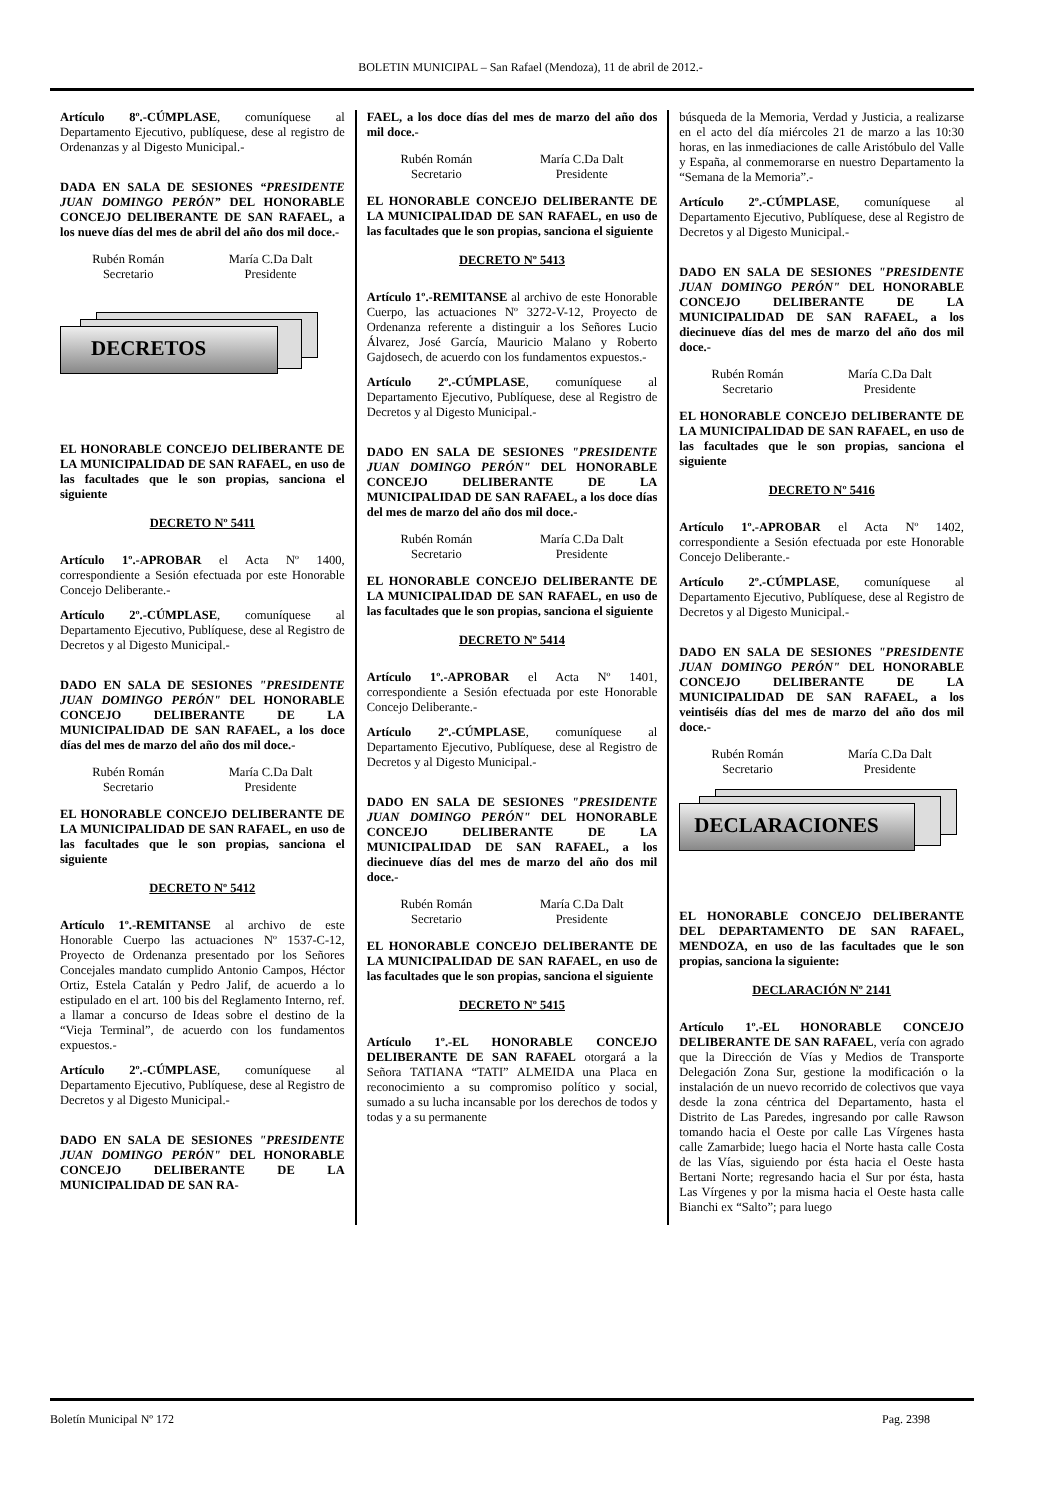BOLETIN MUNICIPAL – San Rafael (Mendoza), 11 de abril de 2012.-
Artículo 8º.-CÚMPLASE, comuníquese al Departamento Ejecutivo, publíquese, dese al registro de Ordenanzas y al Digesto Municipal.-
DADA EN SALA DE SESIONES “PRESIDENTE JUAN DOMINGO PERÓN” DEL HONORABLE CONCEJO DELIBERANTE DE SAN RAFAEL, a los nueve días del mes de abril del año dos mil doce.-
Rubén Román
Secretario
María C.Da Dalt
Presidente
DECRETOS
EL HONORABLE CONCEJO DELIBERANTE DE LA MUNICIPALIDAD DE SAN RAFAEL, en uso de las facultades que le son propias, sanciona el siguiente
DECRETO Nº 5411
Artículo 1º.-APROBAR el Acta Nº 1400, correspondiente a Sesión efectuada por este Honorable Concejo Deliberante.-
Artículo 2º.-CÚMPLASE, comuníquese al Departamento Ejecutivo, Publíquese, dese al Registro de Decretos y al Digesto Municipal.-
DADO EN SALA DE SESIONES "PRESIDENTE JUAN DOMINGO PERÓN" DEL HONORABLE CONCEJO DELIBERANTE DE LA MUNICIPALIDAD DE SAN RAFAEL, a los doce días del mes de marzo del año dos mil doce.-
Rubén Román
Secretario
María C.Da Dalt
Presidente
EL HONORABLE CONCEJO DELIBERANTE DE LA MUNICIPALIDAD DE SAN RAFAEL, en uso de las facultades que le son propias, sanciona el siguiente
DECRETO Nº 5412
Artículo 1º.-REMITANSE al archivo de este Honorable Cuerpo las actuaciones Nº 1537-C-12, Proyecto de Ordenanza presentado por los Señores Concejales mandato cumplido Antonio Campos, Héctor Ortiz, Estela Catalán y Pedro Jalif, de acuerdo a lo estipulado en el art. 100 bis del Reglamento Interno, ref. a llamar a concurso de Ideas sobre el destino de la “Vieja Terminal”, de acuerdo con los fundamentos expuestos.-
Artículo 2º.-CÚMPLASE, comuníquese al Departamento Ejecutivo, Publíquese, dese al Registro de Decretos y al Digesto Municipal.-
DADO EN SALA DE SESIONES "PRESIDENTE JUAN DOMINGO PERÓN" DEL HONORABLE CONCEJO DELIBERANTE DE LA MUNICIPALIDAD DE SAN RA-
FAEL, a los doce días del mes de marzo del año dos mil doce.-
Rubén Román
Secretario
María C.Da Dalt
Presidente
EL HONORABLE CONCEJO DELIBERANTE DE LA MUNICIPALIDAD DE SAN RAFAEL, en uso de las facultades que le son propias, sanciona el siguiente
DECRETO Nº 5413
Artículo 1º.-REMITANSE al archivo de este Honorable Cuerpo, las actuaciones Nº 3272-V-12, Proyecto de Ordenanza referente a distinguir a los Señores Lucio Álvarez, José García, Mauricio Malano y Roberto Gajdosech, de acuerdo con los fundamentos expuestos.-
Artículo 2º.-CÚMPLASE, comuníquese al Departamento Ejecutivo, Publíquese, dese al Registro de Decretos y al Digesto Municipal.-
DADO EN SALA DE SESIONES "PRESIDENTE JUAN DOMINGO PERÓN" DEL HONORABLE CONCEJO DELIBERANTE DE LA MUNICIPALIDAD DE SAN RAFAEL, a los doce días del mes de marzo del año dos mil doce.-
Rubén Román
Secretario
María C.Da Dalt
Presidente
EL HONORABLE CONCEJO DELIBERANTE DE LA MUNICIPALIDAD DE SAN RAFAEL, en uso de las facultades que le son propias, sanciona el siguiente
DECRETO Nº 5414
Artículo 1º.-APROBAR el Acta Nº 1401, correspondiente a Sesión efectuada por este Honorable Concejo Deliberante.-
Artículo 2º.-CÚMPLASE, comuníquese al Departamento Ejecutivo, Publíquese, dese al Registro de Decretos y al Digesto Municipal.-
DADO EN SALA DE SESIONES "PRESIDENTE JUAN DOMINGO PERÓN" DEL HONORABLE CONCEJO DELIBERANTE DE LA MUNICIPALIDAD DE SAN RAFAEL, a los diecinueve días del mes de marzo del año dos mil doce.-
Rubén Román
Secretario
María C.Da Dalt
Presidente
EL HONORABLE CONCEJO DELIBERANTE DE LA MUNICIPALIDAD DE SAN RAFAEL, en uso de las facultades que le son propias, sanciona el siguiente
DECRETO Nº 5415
Artículo 1º.-EL HONORABLE CONCEJO DELIBERANTE DE SAN RAFAEL otorgará a la Señora TATIANA “TATI” ALMEIDA una Placa en reconocimiento a su compromiso político y social, sumado a su lucha incansable por los derechos de todos y todas y a su permanente
búsqueda de la Memoria, Verdad y Justicia, a realizarse en el acto del día miércoles 21 de marzo a las 10:30 horas, en las inmediaciones de calle Aristóbulo del Valle y España, al conmemorarse en nuestro Departamento la “Semana de la Memoria”.-
Artículo 2º.-CÚMPLASE, comuníquese al Departamento Ejecutivo, Publíquese, dese al Registro de Decretos y al Digesto Municipal.-
DADO EN SALA DE SESIONES "PRESIDENTE JUAN DOMINGO PERÓN" DEL HONORABLE CONCEJO DELIBERANTE DE LA MUNICIPALIDAD DE SAN RAFAEL, a los diecinueve días del mes de marzo del año dos mil doce.-
Rubén Román
Secretario
María C.Da Dalt
Presidente
EL HONORABLE CONCEJO DELIBERANTE DE LA MUNICIPALIDAD DE SAN RAFAEL, en uso de las facultades que le son propias, sanciona el siguiente
DECRETO Nº 5416
Artículo 1º.-APROBAR el Acta Nº 1402, correspondiente a Sesión efectuada por este Honorable Concejo Deliberante.-
Artículo 2º.-CÚMPLASE, comuníquese al Departamento Ejecutivo, Publíquese, dese al Registro de Decretos y al Digesto Municipal.-
DADO EN SALA DE SESIONES "PRESIDENTE JUAN DOMINGO PERÓN" DEL HONORABLE CONCEJO DELIBERANTE DE LA MUNICIPALIDAD DE SAN RAFAEL, a los veintiséis días del mes de marzo del año dos mil doce.-
Rubén Román
Secretario
María C.Da Dalt
Presidente
DECLARACIONES
EL HONORABLE CONCEJO DELIBERANTE DEL DEPARTAMENTO DE SAN RAFAEL, MENDOZA, en uso de las facultades que le son propias, sanciona la siguiente:
DECLARACIÓN Nº 2141
Artículo 1º.-EL HONORABLE CONCEJO DELIBERANTE DE SAN RAFAEL, vería con agrado que la Dirección de Vías y Medios de Transporte Delegación Zona Sur, gestione la modificación o la instalación de un nuevo recorrido de colectivos que vaya desde la zona céntrica del Departamento, hasta el Distrito de Las Paredes, ingresando por calle Rawson tomando hacia el Oeste por calle Las Vírgenes hasta calle Zamarbide; luego hacia el Norte hasta calle Costa de las Vías, siguiendo por ésta hacia el Oeste hasta Bertani Norte; regresando hacia el Sur por ésta, hasta Las Vírgenes y por la misma hacia el Oeste hasta calle Bianchi ex “Salto”; para luego
Boletín Municipal Nº 172 Pag. 2398